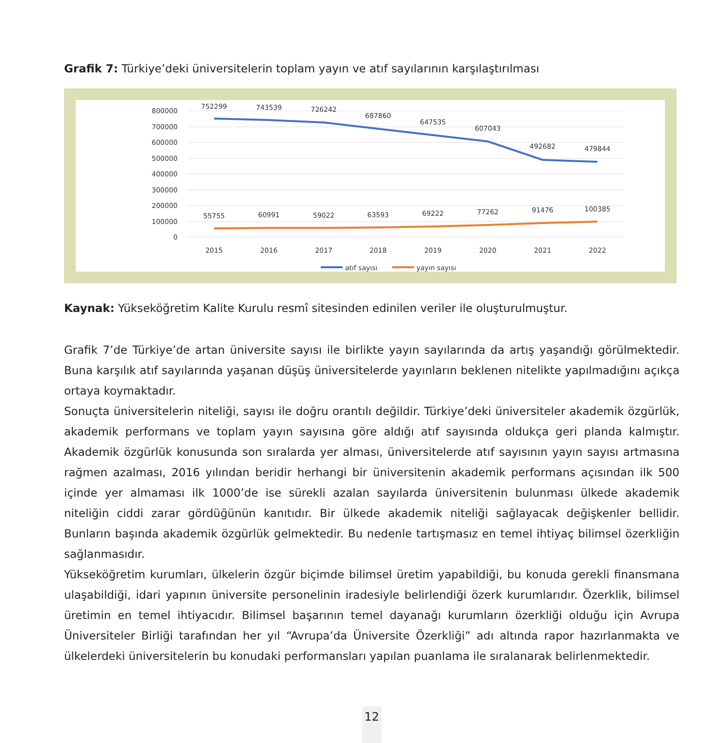Grafik 7: Türkiye’deki üniversitelerin toplam yayın ve atıf sayılarının karşılaştırılması
800000
700000
600000
500000
400000
300000
200000
100000
0
752299
743539
726242
687860
647535
607043
492682
479844
55755
60991
59022
63593
69222
77262
91476
100385
2015
2016
2017
2018
2019
2020
2021
2022
atıf sayısı
yayın sayısı
Kaynak: Yükseköğretim Kalite Kurulu resmî sitesinden edinilen veriler ile oluşturulmuştur.
Grafik 7’de Türkiye’de artan üniversite sayısı ile birlikte yayın sayılarında da artış yaşandığı görülmektedir. Buna karşılık atıf sayılarında yaşanan düşüş üniversitelerde yayınların beklenen nitelikte yapılmadığını açıkça ortaya koymaktadır.
Sonuçta üniversitelerin niteliği, sayısı ile doğru orantılı değildir. Türkiye’deki üniversiteler akademik özgürlük, akademik performans ve toplam yayın sayısına göre aldığı atıf sayısında oldukça geri planda kalmıştır. Akademik özgürlük konusunda son sıralarda yer alması, üniversitelerde atıf sayısının yayın sayısı artmasına rağmen azalması, 2016 yılından beridir herhangi bir üniversitenin akademik performans açısından ilk 500 içinde yer almaması ilk 1000’de ise sürekli azalan sayılarda üniversitenin bulunması ülkede akademik niteliğin ciddi zarar gördüğünün kanıtıdır. Bir ülkede akademik niteliği sağlayacak değişkenler bellidir. Bunların başında akademik özgürlük gelmektedir. Bu nedenle tartışmasız en temel ihtiyaç bilimsel özerkliğin sağlanmasıdır.
Yükseköğretim kurumları, ülkelerin özgür biçimde bilimsel üretim yapabildiği, bu konuda gerekli finansmana ulaşabildiği, idari yapının üniversite personelinin iradesiyle belirlendiği özerk kurumlarıdır. Özerklik, bilimsel üretimin en temel ihtiyacıdır. Bilimsel başarının temel dayanağı kurumların özerkliği olduğu için Avrupa Üniversiteler Birliği tarafından her yıl “Avrupa’da Üniversite Özerkliği” adı altında rapor hazırlanmakta ve ülkelerdeki üniversitelerin bu konudaki performansları yapılan puanlama ile sıralanarak belirlenmektedir.
12